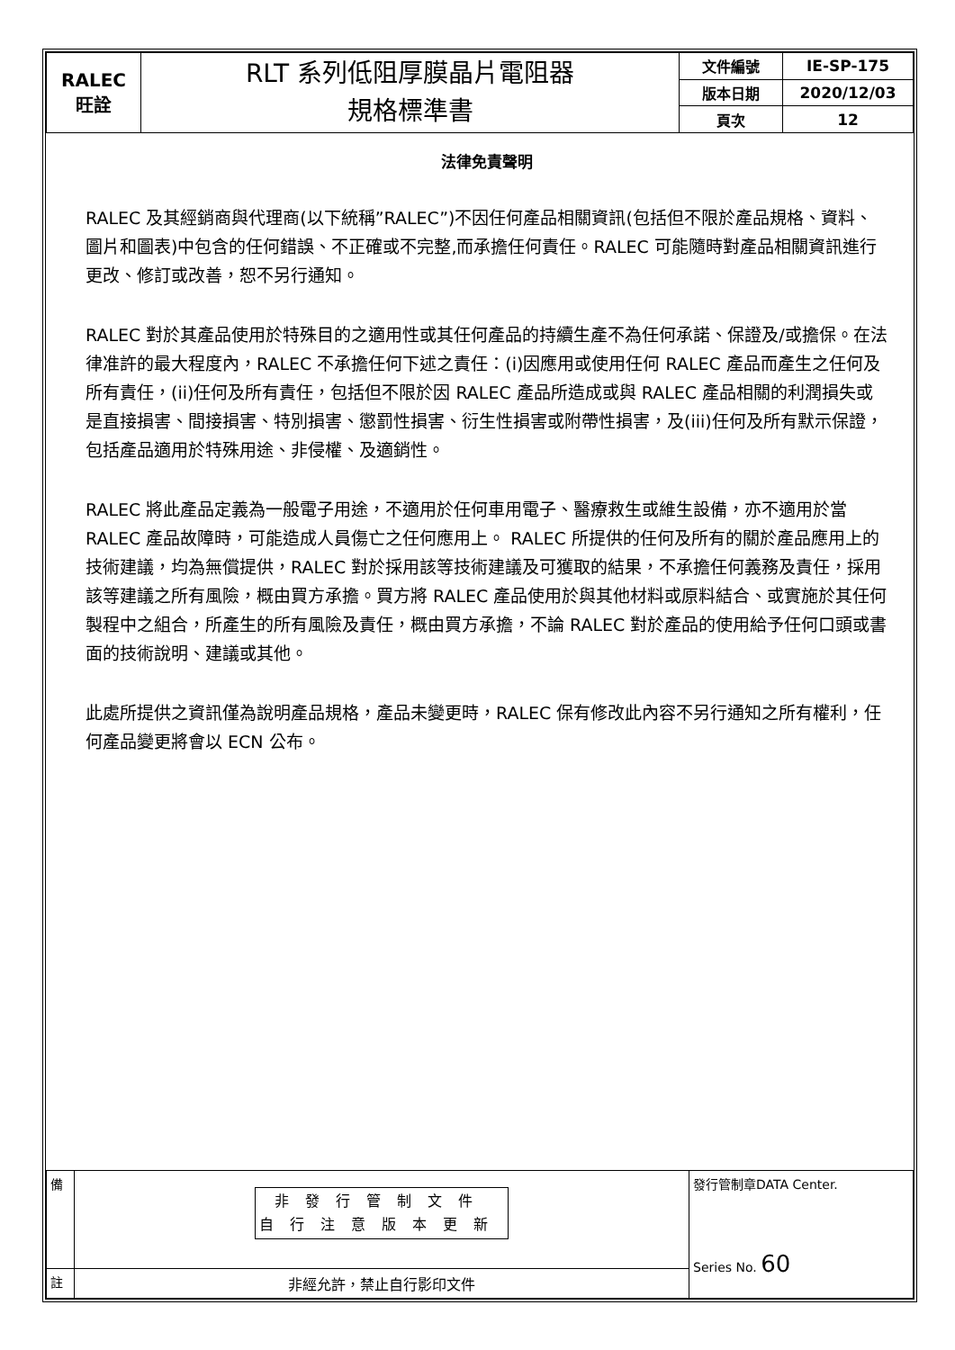| RALEC 旺詮 | RLT 系列低阻厚膜晶片電阻器 規格標準書 | 文件編號 | IE-SP-175 |
| | | 版本日期 | 2020/12/03 |
| | | 頁次 | 12 |
法律免責聲明
RALEC 及其經銷商與代理商(以下統稱”RALEC”)不因任何產品相關資訊(包括但不限於產品規格、資料、圖片和圖表)中包含的任何錯誤、不正確或不完整,而承擔任何責任。RALEC 可能隨時對產品相關資訊進行更改、修訂或改善，恕不另行通知。
RALEC 對於其產品使用於特殊目的之適用性或其任何產品的持續生產不為任何承諾、保證及/或擔保。在法律准許的最大程度內，RALEC 不承擔任何下述之責任：(i)因應用或使用任何 RALEC 產品而產生之任何及所有責任，(ii)任何及所有責任，包括但不限於因 RALEC 產品所造成或與 RALEC 產品相關的利潤損失或是直接損害、間接損害、特別損害、懲罰性損害、衍生性損害或附帶性損害，及(iii)任何及所有默示保證，包括產品適用於特殊用途、非侵權、及適銷性。
RALEC 將此產品定義為一般電子用途，不適用於任何車用電子、醫療救生或維生設備，亦不適用於當 RALEC 產品故障時，可能造成人員傷亡之任何應用上。 RALEC 所提供的任何及所有的關於產品應用上的技術建議，均為無償提供，RALEC 對於採用該等技術建議及可獲取的結果，不承擔任何義務及責任，採用該等建議之所有風險，概由買方承擔。買方將 RALEC 產品使用於與其他材料或原料結合、或實施於其任何製程中之組合，所產生的所有風險及責任，概由買方承擔，不論 RALEC 對於產品的使用給予任何口頭或書面的技術說明、建議或其他。
此處所提供之資訊僅為說明產品規格，產品未變更時，RALEC 保有修改此內容不另行通知之所有權利，任何產品變更將會以 ECN 公布。
| 備 | 非發行管制文件 自行注意版本更新 | 發行管制章DATA Center. Series No. 60 |
| 註 | 非經允許，禁止自行影印文件 | |